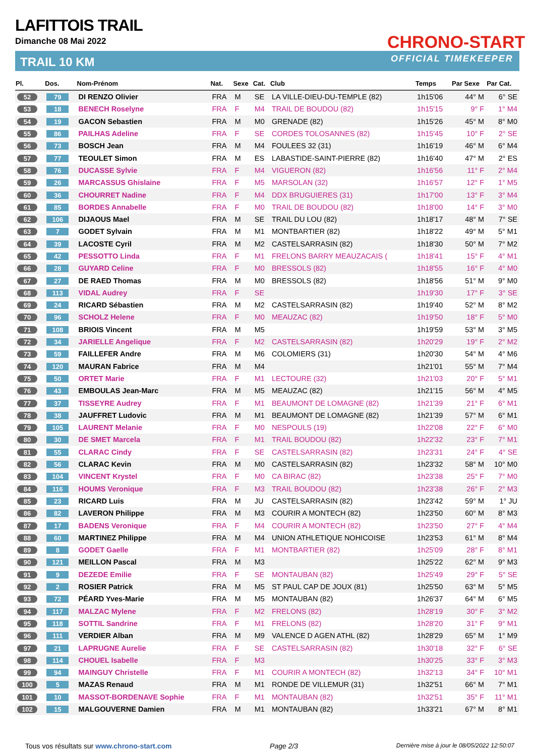LAFITTOIS TRAIL
Dimanche 08 Mai 2022
TRAIL 10 KM
CHRONO-START
OFFICIAL TIMEKEEPER
| Pl. | Dos. | Nom-Prénom | Nat. | Sexe | Cat. | Club | Temps | Par Sexe | Par Cat. |
| --- | --- | --- | --- | --- | --- | --- | --- | --- | --- |
| 52 | 79 | DI RENZO Olivier | FRA | M | SE | LA VILLE-DIEU-DU-TEMPLE (82) | 1h15'06 | 44° M | 6° SE |
| 53 | 18 | BENECH Roselyne | FRA | F | M4 | TRAIL DE BOUDOU (82) | 1h15'15 | 9° F | 1° M4 |
| 54 | 19 | GACON Sebastien | FRA | M | M0 | GRENADE (82) | 1h15'26 | 45° M | 8° M0 |
| 55 | 86 | PAILHAS Adeline | FRA | F | SE | CORDES TOLOSANNES (82) | 1h15'45 | 10° F | 2° SE |
| 56 | 73 | BOSCH Jean | FRA | M | M4 | FOULEES 32 (31) | 1h16'19 | 46° M | 6° M4 |
| 57 | 77 | TEOULET Simon | FRA | M | ES | LABASTIDE-SAINT-PIERRE (82) | 1h16'40 | 47° M | 2° ES |
| 58 | 76 | DUCASSE Sylvie | FRA | F | M4 | VIGUERON (82) | 1h16'56 | 11° F | 2° M4 |
| 59 | 26 | MARCASSUS Ghislaine | FRA | F | M5 | MARSOLAN (32) | 1h16'57 | 12° F | 1° M5 |
| 60 | 36 | CHOURRET Nadine | FRA | F | M4 | DDX BRUGUIERES (31) | 1h17'00 | 13° F | 3° M4 |
| 61 | 85 | BORDES Annabelle | FRA | F | M0 | TRAIL DE BOUDOU (82) | 1h18'00 | 14° F | 3° M0 |
| 62 | 106 | DIJAOUS Mael | FRA | M | SE | TRAIL DU LOU (82) | 1h18'17 | 48° M | 7° SE |
| 63 | 7 | GODET Sylvain | FRA | M | M1 | MONTBARTIER (82) | 1h18'22 | 49° M | 5° M1 |
| 64 | 39 | LACOSTE Cyril | FRA | M | M2 | CASTELSARRASIN (82) | 1h18'30 | 50° M | 7° M2 |
| 65 | 42 | PESSOTTO Linda | FRA | F | M1 | FRELONS BARRY MEAUZACAIS ( | 1h18'41 | 15° F | 4° M1 |
| 66 | 28 | GUYARD Celine | FRA | F | M0 | BRESSOLS (82) | 1h18'55 | 16° F | 4° M0 |
| 67 | 27 | DE RAED Thomas | FRA | M | M0 | BRESSOLS (82) | 1h18'56 | 51° M | 9° M0 |
| 68 | 113 | VIDAL Audrey | FRA | F | SE | | 1h19'30 | 17° F | 3° SE |
| 69 | 24 | RICARD Sébastien | FRA | M | M2 | CASTELSARRASIN (82) | 1h19'40 | 52° M | 8° M2 |
| 70 | 96 | SCHOLZ Helene | FRA | F | M0 | MEAUZAC (82) | 1h19'50 | 18° F | 5° M0 |
| 71 | 108 | BRIOIS Vincent | FRA | M | M5 | | 1h19'59 | 53° M | 3° M5 |
| 72 | 34 | JARIELLE Angelique | FRA | F | M2 | CASTELSARRASIN (82) | 1h20'29 | 19° F | 2° M2 |
| 73 | 59 | FAILLEFER Andre | FRA | M | M6 | COLOMIERS (31) | 1h20'30 | 54° M | 4° M6 |
| 74 | 120 | MAURAN Fabrice | FRA | M | M4 | | 1h21'01 | 55° M | 7° M4 |
| 75 | 50 | ORTET Marie | FRA | F | M1 | LECTOURE (32) | 1h21'03 | 20° F | 5° M1 |
| 76 | 43 | EMBOULAS Jean-Marc | FRA | M | M5 | MEAUZAC (82) | 1h21'15 | 56° M | 4° M5 |
| 77 | 37 | TISSEYRE Audrey | FRA | F | M1 | BEAUMONT DE LOMAGNE (82) | 1h21'39 | 21° F | 6° M1 |
| 78 | 38 | JAUFFRET Ludovic | FRA | M | M1 | BEAUMONT DE LOMAGNE (82) | 1h21'39 | 57° M | 6° M1 |
| 79 | 105 | LAURENT Melanie | FRA | F | M0 | NESPOULS (19) | 1h22'08 | 22° F | 6° M0 |
| 80 | 30 | DE SMET Marcela | FRA | F | M1 | TRAIL BOUDOU (82) | 1h22'32 | 23° F | 7° M1 |
| 81 | 55 | CLARAC Cindy | FRA | F | SE | CASTELSARRASIN (82) | 1h23'31 | 24° F | 4° SE |
| 82 | 56 | CLARAC Kevin | FRA | M | M0 | CASTELSARRASIN (82) | 1h23'32 | 58° M | 10° M0 |
| 83 | 104 | VINCENT Krystel | FRA | F | M0 | CA BIRAC (82) | 1h23'38 | 25° F | 7° M0 |
| 84 | 116 | HOUMS Veronique | FRA | F | M3 | TRAIL BOUDOU (82) | 1h23'38 | 26° F | 2° M3 |
| 85 | 23 | RICARD Luis | FRA | M | JU | CASTELSARRASIN (82) | 1h23'42 | 59° M | 1° JU |
| 86 | 82 | LAVERON Philippe | FRA | M | M3 | COURIR A MONTECH (82) | 1h23'50 | 60° M | 8° M3 |
| 87 | 17 | BADENS Veronique | FRA | F | M4 | COURIR A MONTECH (82) | 1h23'50 | 27° F | 4° M4 |
| 88 | 60 | MARTINEZ Philippe | FRA | M | M4 | UNION ATHLETIQUE NOHICOISE | 1h23'53 | 61° M | 8° M4 |
| 89 | 8 | GODET Gaelle | FRA | F | M1 | MONTBARTIER (82) | 1h25'09 | 28° F | 8° M1 |
| 90 | 121 | MEILLON Pascal | FRA | M | M3 | | 1h25'22 | 62° M | 9° M3 |
| 91 | 9 | DEZEDE Emilie | FRA | F | SE | MONTAUBAN (82) | 1h25'49 | 29° F | 5° SE |
| 92 | 2 | ROSIER Patrick | FRA | M | M5 | ST PAUL CAP DE JOUX (81) | 1h25'50 | 63° M | 5° M5 |
| 93 | 72 | PÉARD Yves-Marie | FRA | M | M5 | MONTAUBAN (82) | 1h26'37 | 64° M | 6° M5 |
| 94 | 117 | MALZAC Mylene | FRA | F | M2 | FRELONS (82) | 1h28'19 | 30° F | 3° M2 |
| 95 | 118 | SOTTIL Sandrine | FRA | F | M1 | FRELONS (82) | 1h28'20 | 31° F | 9° M1 |
| 96 | 111 | VERDIER Alban | FRA | M | M9 | VALENCE D AGEN ATHL (82) | 1h28'29 | 65° M | 1° M9 |
| 97 | 21 | LAPRUGNE Aurelie | FRA | F | SE | CASTELSARRASIN (82) | 1h30'18 | 32° F | 6° SE |
| 98 | 114 | CHOUEL Isabelle | FRA | F | M3 | | 1h30'25 | 33° F | 3° M3 |
| 99 | 94 | MAINGUY Christelle | FRA | F | M1 | COURIR A MONTECH (82) | 1h32'13 | 34° F | 10° M1 |
| 100 | 5 | MAZAS Renaud | FRA | M | M1 | RONDE DE VILLEMUR (31) | 1h32'51 | 66° M | 7° M1 |
| 101 | 10 | MASSOT-BORDENAVE Sophie | FRA | F | M1 | MONTAUBAN (82) | 1h32'51 | 35° F | 11° M1 |
| 102 | 15 | MALGOUVERNE Damien | FRA | M | M1 | MONTAUBAN (82) | 1h33'21 | 67° M | 8° M1 |
Tous vos résultats sur www.chrono-start.com Page 2/3 Dernière mise à jour le 08/05/2022 12:50:07